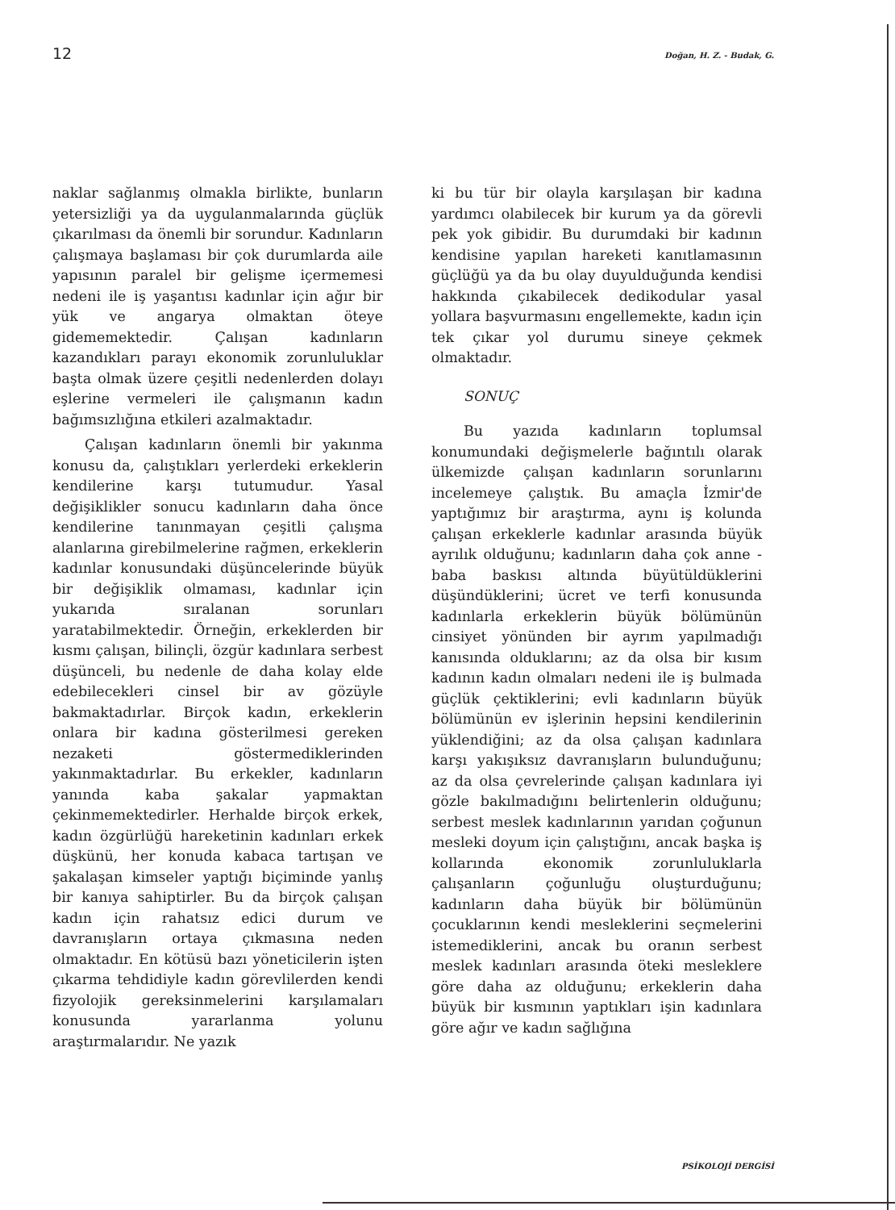12 Doğan, H. Z. - Budak, G.
naklar sağlanmış olmakla birlikte, bunların yetersizliği ya da uygulanmalarında güçlük çıkarılması da önemli bir sorundur. Kadınların çalışmaya başlaması bir çok durumlarda aile yapısının paralel bir gelişme içermemesi nedeni ile iş yaşantısı kadınlar için ağır bir yük ve angarya olmaktan öteye gidememektedir. Çalışan kadınların kazandıkları parayı ekonomik zorunluluklar başta olmak üzere çeşitli nedenlerden dolayı eşlerine vermeleri ile çalışmanın kadın bağımsızlığına etkileri azalmaktadır.
Çalışan kadınların önemli bir yakınma konusu da, çalıştıkları yerlerdeki erkeklerin kendilerine karşı tutumudur. Yasal değişiklikler sonucu kadınların daha önce kendilerine tanınmayan çeşitli çalışma alanlarına girebilmelerine rağmen, erkeklerin kadınlar konusundaki düşüncelerinde büyük bir değişiklik olmaması, kadınlar için yukarıda sıralanan sorunları yaratabilmektedir. Örneğin, erkeklerden bir kısmı çalışan, bilinçli, özgür kadınlara serbest düşünceli, bu nedenle de daha kolay elde edebilecekleri cinsel bir av gözüyle bakmaktadırlar. Birçok kadın, erkeklerin onlara bir kadına gösterilmesi gereken nezaketi göstermediklerinden yakınmaktadırlar. Bu erkekler, kadınların yanında kaba şakalar yapmaktan çekinmemektedirler. Herhalde birçok erkek, kadın özgürlüğü hareketinin kadınları erkek düşkünü, her konuda kabaca tartışan ve şakalaşan kimseler yaptığı biçiminde yanlış bir kanıya sahiptirler. Bu da birçok çalışan kadın için rahatsız edici durum ve davranışların ortaya çıkmasına neden olmaktadır. En kötüsü bazı yöneticilerin işten çıkarma tehdidiyle kadın görevlilerden kendi fizyolojik gereksinmelerini karşılamaları konusunda yararlanma yolunu araştırmalarıdır. Ne yazık
ki bu tür bir olayla karşılaşan bir kadına yardımcı olabilecek bir kurum ya da görevli pek yok gibidir. Bu durumdaki bir kadının kendisine yapılan hareketi kanıtlamasının güçlüğü ya da bu olay duyulduğunda kendisi hakkında çıkabilecek dedikodular yasal yollara başvurmasını engellemekte, kadın için tek çıkar yol durumu sineye çekmek olmaktadır.
SONUÇ
Bu yazıda kadınların toplumsal konumundaki değişmelerle bağıntılı olarak ülkemizde çalışan kadınların sorunlarını incelemeye çalıştık. Bu amaçla İzmir'de yaptığımız bir araştırma, aynı iş kolunda çalışan erkeklerle kadınlar arasında büyük ayrılık olduğunu; kadınların daha çok anne - baba baskısı altında büyütüldüklerini düşündüklerini; ücret ve terfi konusunda kadınlarla erkeklerin büyük bölümünün cinsiyet yönünden bir ayrım yapılmadığı kanısında olduklarını; az da olsa bir kısım kadının kadın olmaları nedeni ile iş bulmada güçlük çektiklerini; evli kadınların büyük bölümünün ev işlerinin hepsini kendilerinin yüklendiğini; az da olsa çalışan kadınlara karşı yakışıksız davranışların bulunduğunu; az da olsa çevrelerinde çalışan kadınlara iyi gözle bakılmadığını belirtenlerin olduğunu; serbest meslek kadınlarının yarıdan çoğunun mesleki doyum için çalıştığını, ancak başka iş kollarında ekonomik zorunluluklarla çalışanların çoğunluğu oluşturduğunu; kadınların daha büyük bir bölümünün çocuklarının kendi mesleklerini seçmelerini istemediklerini, ancak bu oranın serbest meslek kadınları arasında öteki mesleklere göre daha az olduğunu; erkeklerin daha büyük bir kısmının yaptıkları işin kadınlara göre ağır ve kadın sağlığına
PSİKOLOJİ DERGİSİ